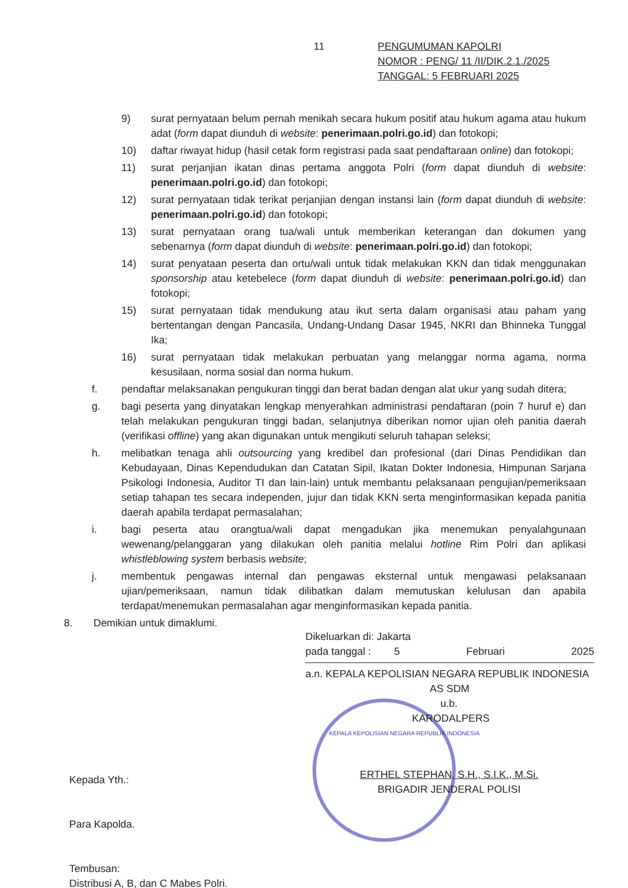11 PENGUMUMAN KAPOLRI
NOMOR : PENG/ 11 /II/DIK.2.1./2025
TANGGAL: 5 FEBRUARI 2025
9) surat pernyataan belum pernah menikah secara hukum positif atau hukum agama atau hukum adat (form dapat diunduh di website: penerimaan.polri.go.id) dan fotokopi;
10) daftar riwayat hidup (hasil cetak form registrasi pada saat pendaftaraan online) dan fotokopi;
11) surat perjanjian ikatan dinas pertama anggota Polri (form dapat diunduh di website: penerimaan.polri.go.id) dan fotokopi;
12) surat pernyataan tidak terikat perjanjian dengan instansi lain (form dapat diunduh di website: penerimaan.polri.go.id) dan fotokopi;
13) surat pernyataan orang tua/wali untuk memberikan keterangan dan dokumen yang sebenarnya (form dapat diunduh di website: penerimaan.polri.go.id) dan fotokopi;
14) surat penyataan peserta dan ortu/wali untuk tidak melakukan KKN dan tidak menggunakan sponsorship atau ketebelece (form dapat diunduh di website: penerimaan.polri.go.id) dan fotokopi;
15) surat pernyataan tidak mendukung atau ikut serta dalam organisasi atau paham yang bertentangan dengan Pancasila, Undang-Undang Dasar 1945, NKRI dan Bhinneka Tunggal Ika;
16) surat pernyataan tidak melakukan perbuatan yang melanggar norma agama, norma kesusilaan, norma sosial dan norma hukum.
f. pendaftar melaksanakan pengukuran tinggi dan berat badan dengan alat ukur yang sudah ditera;
g. bagi peserta yang dinyatakan lengkap menyerahkan administrasi pendaftaran (poin 7 huruf e) dan telah melakukan pengukuran tinggi badan, selanjutnya diberikan nomor ujian oleh panitia daerah (verifikasi offline) yang akan digunakan untuk mengikuti seluruh tahapan seleksi;
h. melibatkan tenaga ahli outsourcing yang kredibel dan profesional (dari Dinas Pendidikan dan Kebudayaan, Dinas Kependudukan dan Catatan Sipil, Ikatan Dokter Indonesia, Himpunan Sarjana Psikologi Indonesia, Auditor TI dan lain-lain) untuk membantu pelaksanaan pengujian/pemeriksaan setiap tahapan tes secara independen, jujur dan tidak KKN serta menginformasikan kepada panitia daerah apabila terdapat permasalahan;
i. bagi peserta atau orangtua/wali dapat mengadukan jika menemukan penyalahgunaan wewenang/pelanggaran yang dilakukan oleh panitia melalui hotline Rim Polri dan aplikasi whistleblowing system berbasis website;
j. membentuk pengawas internal dan pengawas eksternal untuk mengawasi pelaksanaan ujian/pemeriksaan, namun tidak dilibatkan dalam memutuskan kelulusan dan apabila terdapat/menemukan permasalahan agar menginformasikan kepada panitia.
8. Demikian untuk dimaklumi.
Dikeluarkan di: Jakarta
pada tanggal : 5 Februari 2025
a.n. KEPALA KEPOLISIAN NEGARA REPUBLIK INDONESIA
AS SDM
u.b.
KARODALPERS
KEPALA KEPOLISIAN NEGARA REPUBLIK INDONESIA
ERTHEL STEPHAN, S.H., S.I.K., M.Si.
BRIGADIR JENDERAL POLISI
Kepada Yth.:
Para Kapolda.
Tembusan:
Distribusi A, B, dan C Mabes Polri.